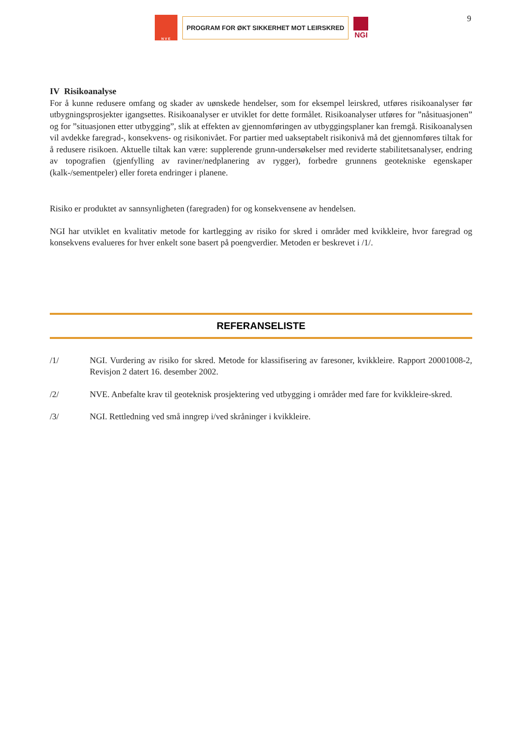9
N V E
PROGRAM FOR ØKT SIKKERHET MOT LEIRSKRED
NGI
IV Risikoanalyse
For å kunne redusere omfang og skader av uønskede hendelser, som for eksempel leirskred, utføres risikoanalyser før utbygningsprosjekter igangsettes. Risikoanalyser er utviklet for dette formålet. Risikoanalyser utføres for ”nåsituasjonen” og for ”situasjonen etter utbygging”, slik at effekten av gjennomføringen av utbyggingsplaner kan fremgå. Risikoanalysen vil avdekke faregrad-, konsekvens- og risikonivået. For partier med uakseptabelt risikonivå må det gjennomføres tiltak for å redusere risikoen. Aktuelle tiltak kan være: supplerende grunn-undersøkelser med reviderte stabilitetsanalyser, endring av topografien (gjenfylling av raviner/nedplanering av rygger), forbedre grunnens geotekniske egenskaper (kalk-/sementpeler) eller foreta endringer i planene.
Risiko er produktet av sannsynligheten (faregraden) for og konsekvensene av hendelsen.
NGI har utviklet en kvalitativ metode for kartlegging av risiko for skred i områder med kvikkleire, hvor faregrad og konsekvens evalueres for hver enkelt sone basert på poengverdier. Metoden er beskrevet i /1/.
REFERANSELISTE
/1/ NGI. Vurdering av risiko for skred. Metode for klassifisering av faresoner, kvikkleire. Rapport 20001008-2, Revisjon 2 datert 16. desember 2002.
/2/ NVE. Anbefalte krav til geoteknisk prosjektering ved utbygging i områder med fare for kvikkleire-skred.
/3/ NGI. Rettledning ved små inngrep i/ved skråninger i kvikkleire.